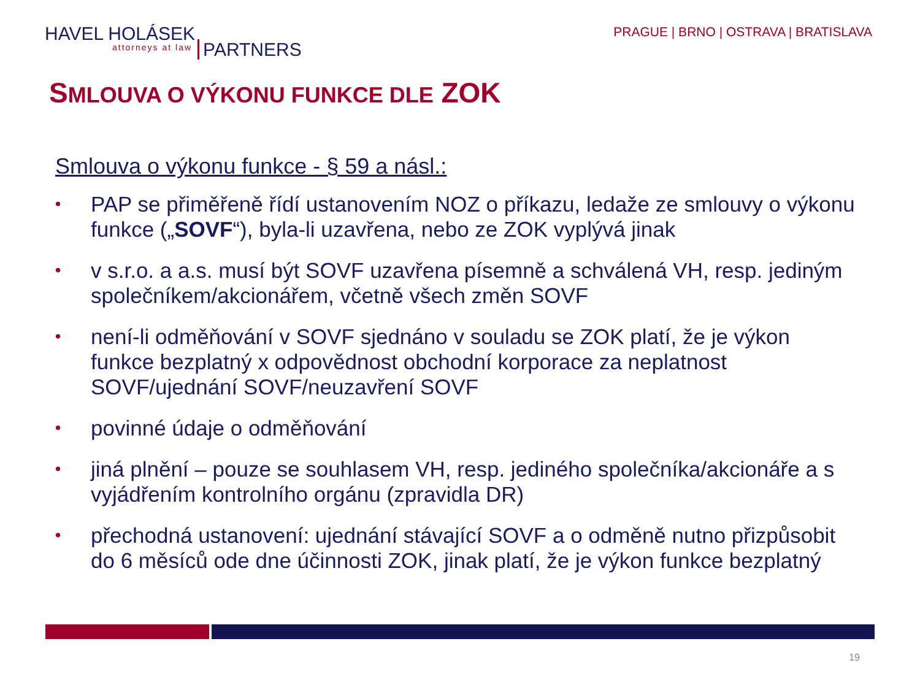HAVEL HOLÁSEK PARTNERS
attorneys at law
PRAGUE | BRNO | OSTRAVA | BRATISLAVA
SMLOUVA O VÝKONU FUNKCE DLE ZOK
Smlouva o výkonu funkce - § 59 a násl.:
• PAP se přiměřeně řídí ustanovením NOZ o příkazu, ledaže ze smlouvy o výkonu funkce („SOVF“), byla-li uzavřena, nebo ze ZOK vyplývá jinak
• v s.r.o. a a.s. musí být SOVF uzavřena písemně a schválená VH, resp. jediným společníkem/akcionářem, včetně všech změn SOVF
• není-li odměňování v SOVF sjednáno v souladu se ZOK platí, že je výkon funkce bezplatný x odpovědnost obchodní korporace za neplatnost SOVF/ujednání SOVF/neuzavření SOVF
• povinné údaje o odměňování
• jiná plnění – pouze se souhlasem VH, resp. jediného společníka/akcionáře a s vyjádřením kontrolního orgánu (zpravidla DR)
• přechodná ustanovení: ujednání stávající SOVF a o odměně nutno přizpůsobit do 6 měsíců ode dne účinnosti ZOK, jinak platí, že je výkon funkce bezplatný
19